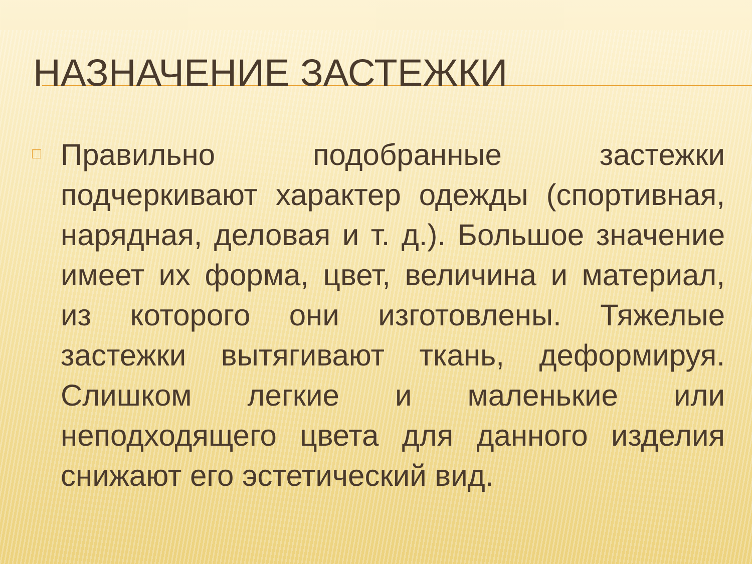НАЗНАЧЕНИЕ ЗАСТЕЖКИ
□
Правильно подобранные застежки подчеркивают характер одежды (спортивная, нарядная, деловая и т. д.). Большое значение имеет их форма, цвет, величина и материал, из которого они изготовлены. Тяжелые застежки вытягивают ткань, деформируя. Слишком легкие и маленькие или неподходящего цвета для данного изделия снижают его эстетический вид.